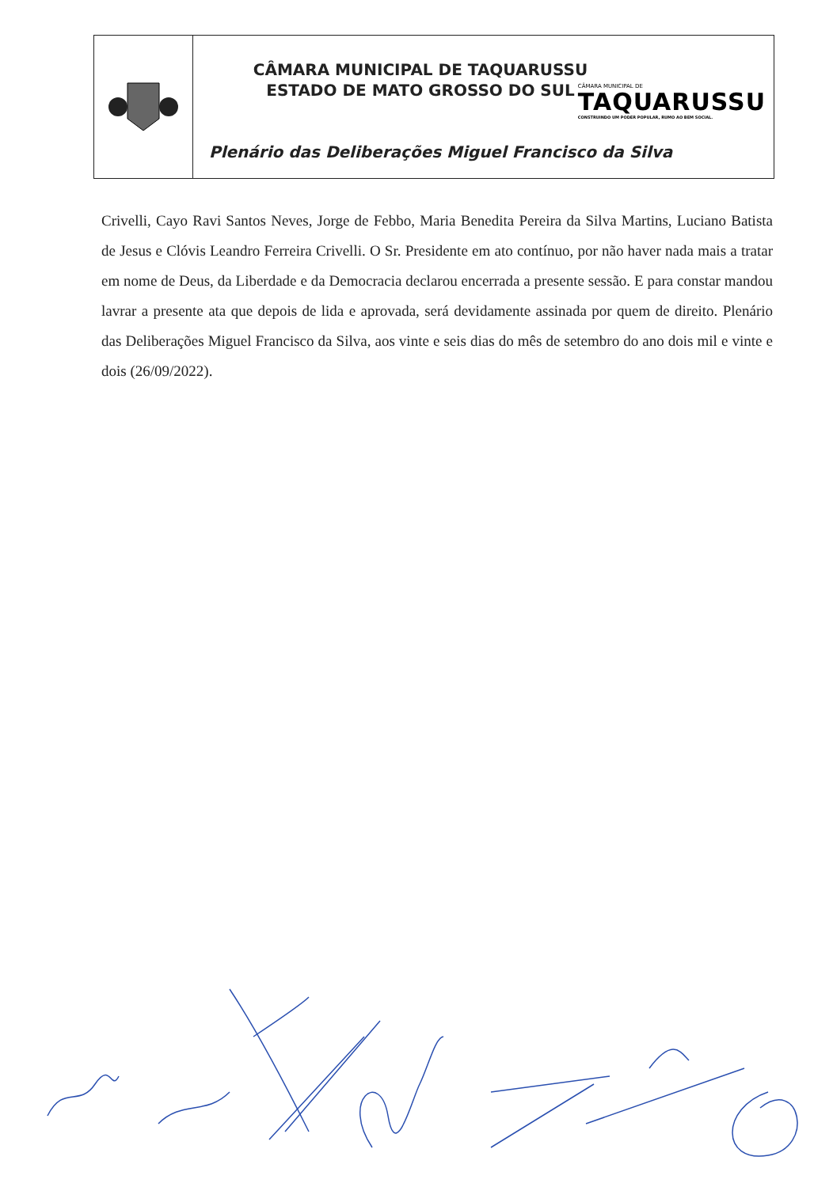CÂMARA MUNICIPAL DE TAQUARUSSU
ESTADO DE MATO GROSSO DO SUL
CÂMARA MUNICIPAL DE
TAQUARUSSU
CONSTRUINDO UM PODER POPULAR, RUMO AO BEM SOCIAL.
Plenário das Deliberações Miguel Francisco da Silva
Crivelli, Cayo Ravi Santos Neves, Jorge de Febbo, Maria Benedita Pereira da Silva Martins, Luciano Batista de Jesus e Clóvis Leandro Ferreira Crivelli. O Sr. Presidente em ato contínuo, por não haver nada mais a tratar em nome de Deus, da Liberdade e da Democracia declarou encerrada a presente sessão. E para constar mandou lavrar a presente ata que depois de lida e aprovada, será devidamente assinada por quem de direito. Plenário das Deliberações Miguel Francisco da Silva, aos vinte e seis dias do mês de setembro do ano dois mil e vinte e dois (26/09/2022).